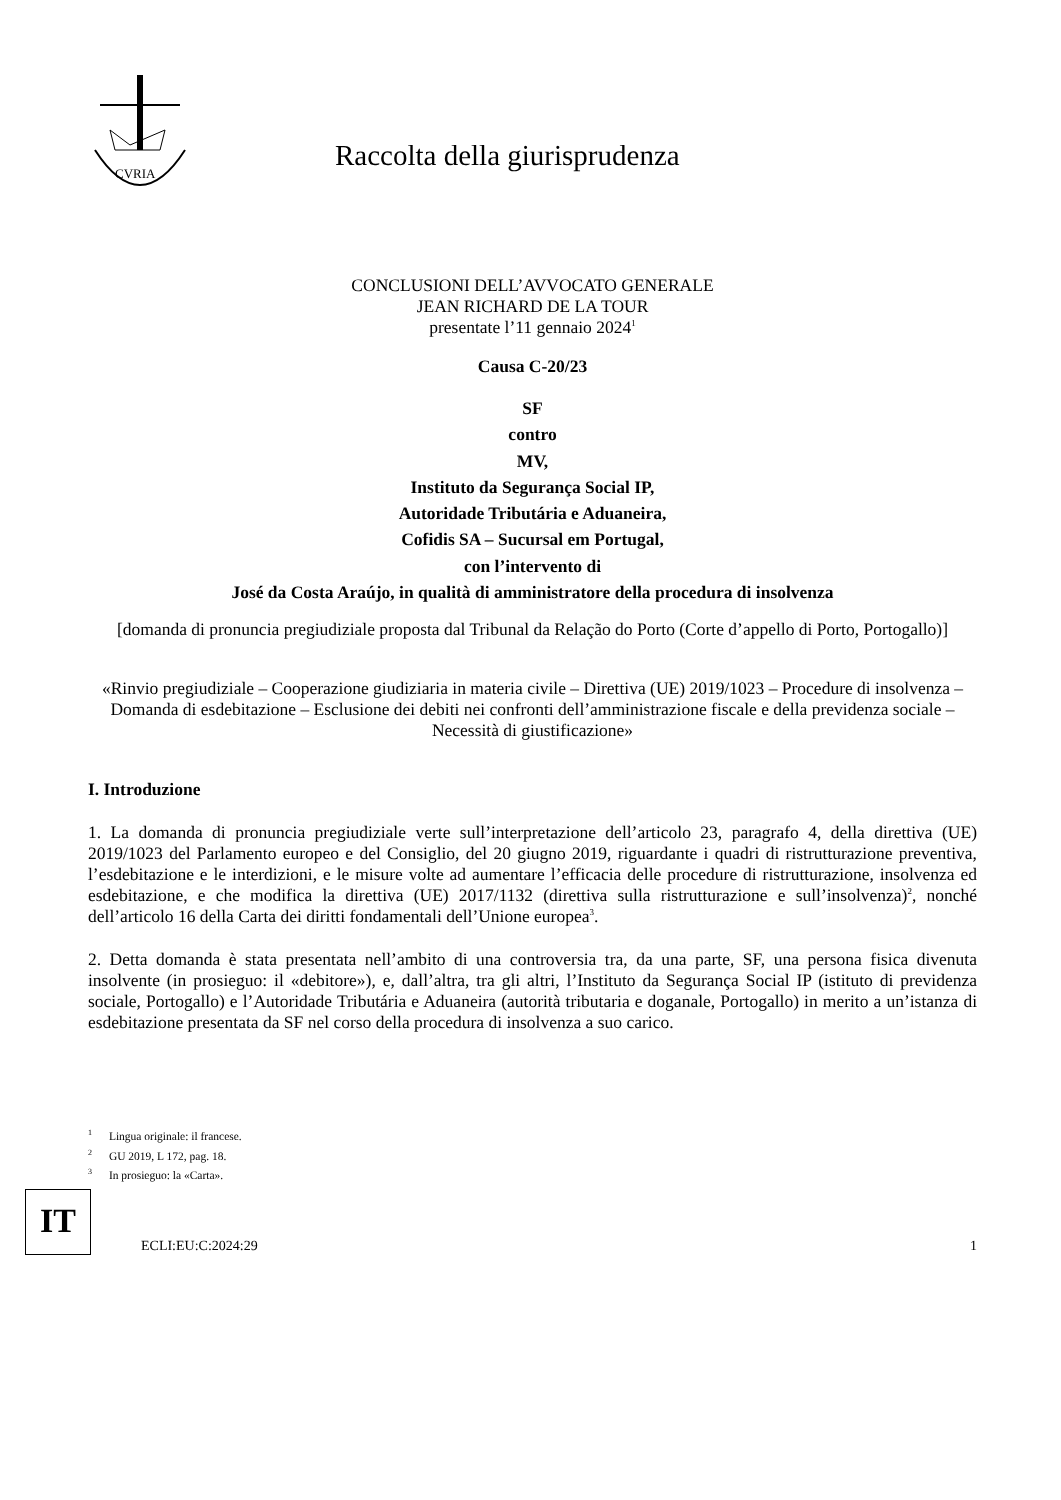CVRIA
Raccolta della giurisprudenza
CONCLUSIONI DELL’AVVOCATO GENERALE
JEAN RICHARD DE LA TOUR
presentate l’11 gennaio 2024<sup>1</sup>
Causa C-20/23
SF
contro
MV,
Instituto da Segurança Social IP,
Autoridade Tributária e Aduaneira,
Cofidis SA – Sucursal em Portugal,
con l’intervento di
José da Costa Araújo, in qualità di amministratore della procedura di insolvenza
[domanda di pronuncia pregiudiziale proposta dal Tribunal da Relação do Porto (Corte d’appello di Porto, Portogallo)]
«Rinvio pregiudiziale – Cooperazione giudiziaria in materia civile – Direttiva (UE) 2019/1023 – Procedure di insolvenza – Domanda di esdebitazione – Esclusione dei debiti nei confronti dell’amministrazione fiscale e della previdenza sociale – Necessità di giustificazione»
I. Introduzione
1. La domanda di pronuncia pregiudiziale verte sull’interpretazione dell’articolo 23, paragrafo 4, della direttiva (UE) 2019/1023 del Parlamento europeo e del Consiglio, del 20 giugno 2019, riguardante i quadri di ristrutturazione preventiva, l’esdebitazione e le interdizioni, e le misure volte ad aumentare l’efficacia delle procedure di ristrutturazione, insolvenza ed esdebitazione, e che modifica la direttiva (UE) 2017/1132 (direttiva sulla ristrutturazione e sull’insolvenza)<sup>2</sup>, nonché dell’articolo 16 della Carta dei diritti fondamentali dell’Unione europea<sup>3</sup>.
2. Detta domanda è stata presentata nell’ambito di una controversia tra, da una parte, SF, una persona fisica divenuta insolvente (in prosieguo: il «debitore»), e, dall’altra, tra gli altri, l’Instituto da Segurança Social IP (istituto di previdenza sociale, Portogallo) e l’Autoridade Tributária e Aduaneira (autorità tributaria e doganale, Portogallo) in merito a un’istanza di esdebitazione presentata da SF nel corso della procedura di insolvenza a suo carico.
<sup>1</sup> Lingua originale: il francese.
<sup>2</sup> GU 2019, L 172, pag. 18.
<sup>3</sup> In prosieguo: la «Carta».
IT
ECLI:EU:C:2024:29
1